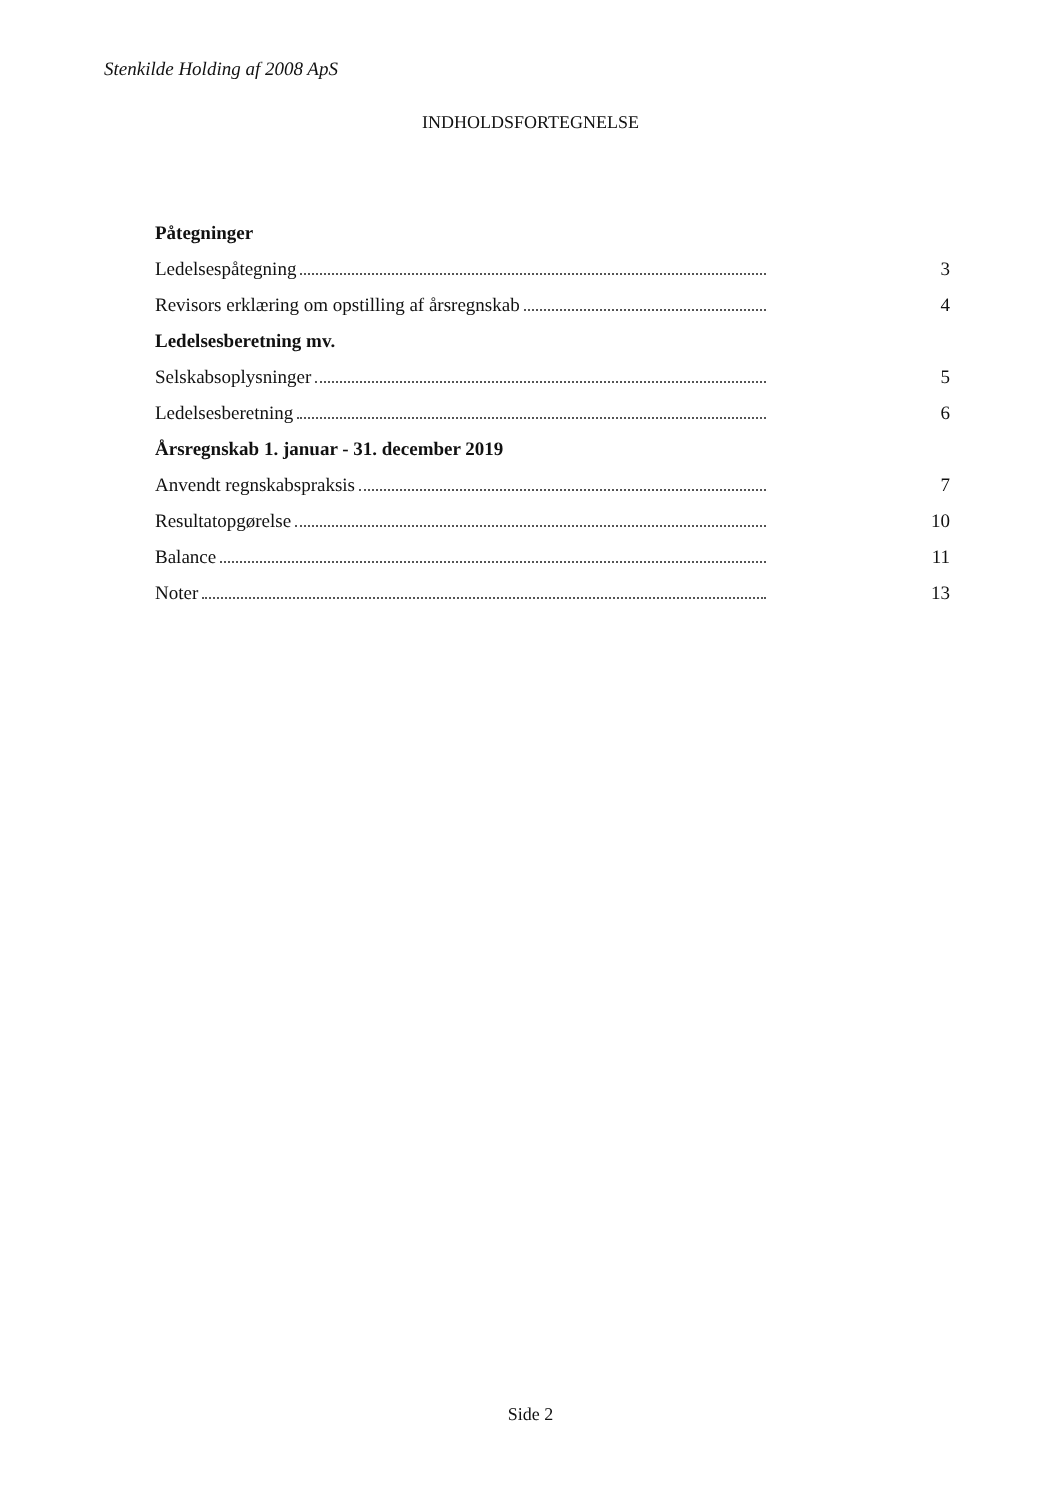Stenkilde Holding af 2008 ApS
INDHOLDSFORTEGNELSE
Påtegninger
Ledelsespåtegning 3
Revisors erklæring om opstilling af årsregnskab 4
Ledelsesberetning mv.
Selskabsoplysninger 5
Ledelsesberetning 6
Årsregnskab 1. januar - 31. december 2019
Anvendt regnskabspraksis 7
Resultatopgørelse 10
Balance 11
Noter 13
Side 2